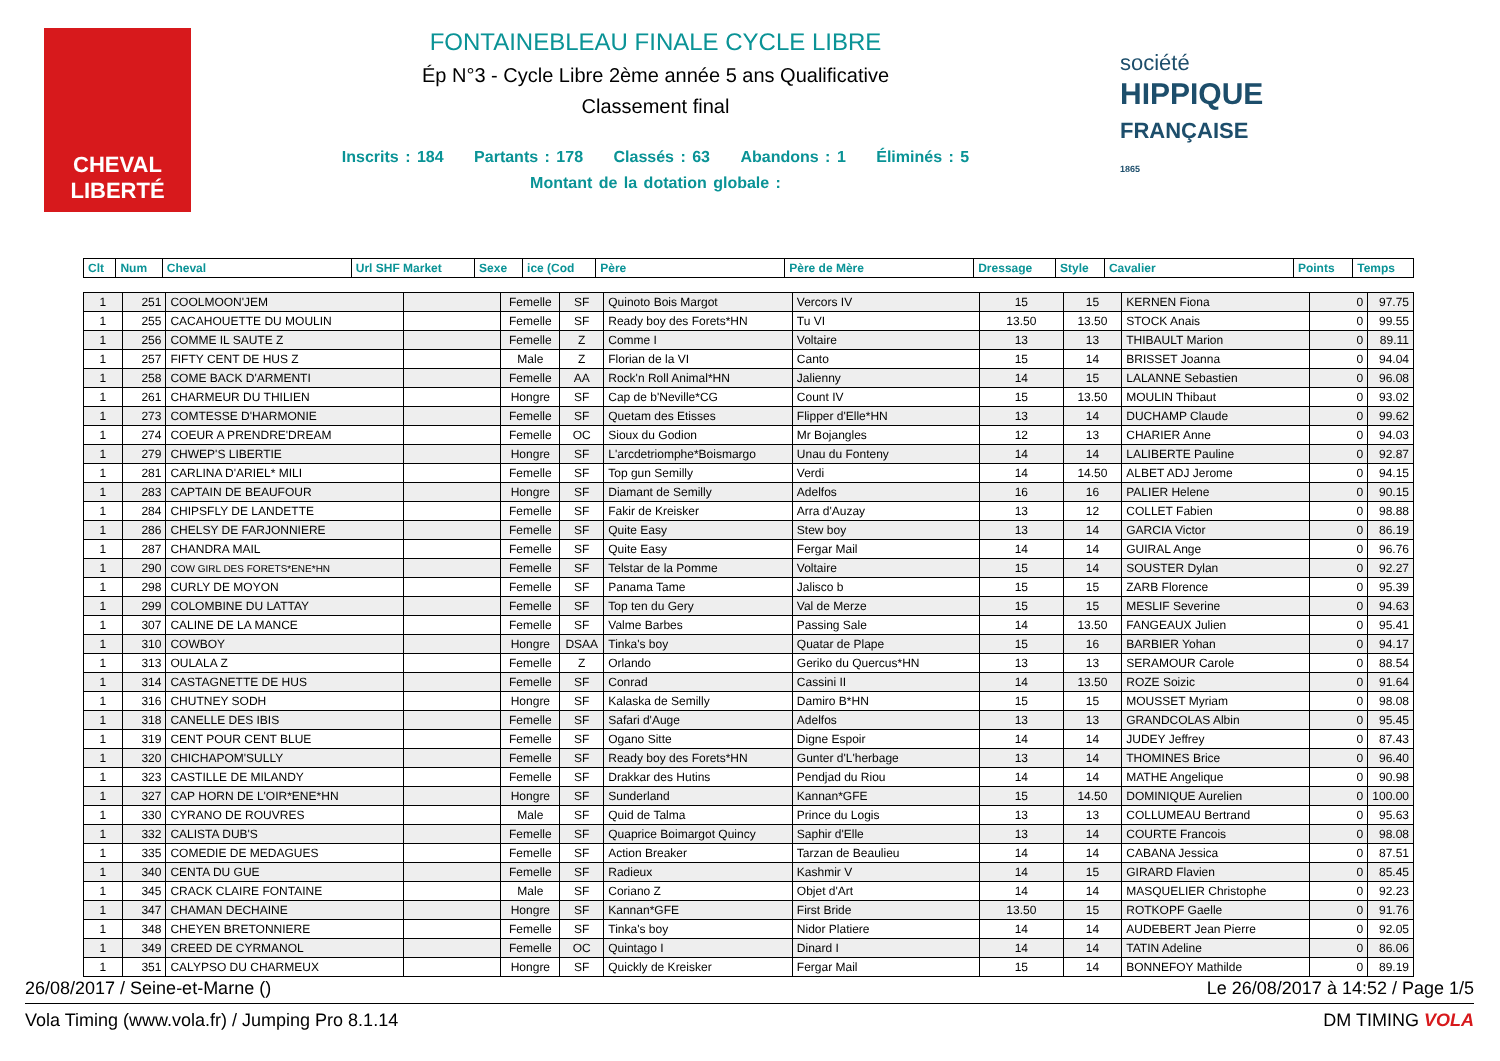CHEVAL
LIBERTÉ
FONTAINEBLEAU FINALE CYCLE LIBRE
Ép N°3 - Cycle Libre 2ème année 5 ans Qualificative
Classement final
Inscrits : 184 Partants : 178 Classés : 63 Abandons : 1 Éliminés : 5
Montant de la dotation globale :
société
HIPPIQUE
FRANÇAISE
1865
| Clt | Num | Cheval | Url SHF Market | Sexe | ice (Cod | Père | Père de Mère | Dressage | Style | Cavalier | Points | Temps |
| --- | --- | --- | --- | --- | --- | --- | --- | --- | --- | --- | --- | --- |
| 1 | 251 | COOLMOON'JEM | | Femelle | SF | Quinoto Bois Margot | Vercors IV | 15 | 15 | KERNEN Fiona | 0 | 97.75 |
| 1 | 255 | CACAHOUETTE DU MOULIN | | Femelle | SF | Ready boy des Forets*HN | Tu VI | 13.50 | 13.50 | STOCK Anais | 0 | 99.55 |
| 1 | 256 | COMME IL SAUTE Z | | Femelle | Z | Comme I | Voltaire | 13 | 13 | THIBAULT Marion | 0 | 89.11 |
| 1 | 257 | FIFTY CENT DE HUS Z | | Male | Z | Florian de la VI | Canto | 15 | 14 | BRISSET Joanna | 0 | 94.04 |
| 1 | 258 | COME BACK D'ARMENTI | | Femelle | AA | Rock'n Roll Animal*HN | Jalienny | 14 | 15 | LALANNE Sebastien | 0 | 96.08 |
| 1 | 261 | CHARMEUR DU THILIEN | | Hongre | SF | Cap de b'Neville*CG | Count IV | 15 | 13.50 | MOULIN Thibaut | 0 | 93.02 |
| 1 | 273 | COMTESSE D'HARMONIE | | Femelle | SF | Quetam des Etisses | Flipper d'Elle*HN | 13 | 14 | DUCHAMP Claude | 0 | 99.62 |
| 1 | 274 | COEUR A PRENDRE'DREAM | | Femelle | OC | Sioux du Godion | Mr Bojangles | 12 | 13 | CHARIER Anne | 0 | 94.03 |
| 1 | 279 | CHWEP'S LIBERTIE | | Hongre | SF | L'arcdetriomphe*Boismargo | Unau du Fonteny | 14 | 14 | LALIBERTE Pauline | 0 | 92.87 |
| 1 | 281 | CARLINA D'ARIEL* MILI | | Femelle | SF | Top gun Semilly | Verdi | 14 | 14.50 | ALBET ADJ Jerome | 0 | 94.15 |
| 1 | 283 | CAPTAIN DE BEAUFOUR | | Hongre | SF | Diamant de Semilly | Adelfos | 16 | 16 | PALIER Helene | 0 | 90.15 |
| 1 | 284 | CHIPSFLY DE LANDETTE | | Femelle | SF | Fakir de Kreisker | Arra d'Auzay | 13 | 12 | COLLET Fabien | 0 | 98.88 |
| 1 | 286 | CHELSY DE FARJONNIERE | | Femelle | SF | Quite Easy | Stew boy | 13 | 14 | GARCIA Victor | 0 | 86.19 |
| 1 | 287 | CHANDRA MAIL | | Femelle | SF | Quite Easy | Fergar Mail | 14 | 14 | GUIRAL Ange | 0 | 96.76 |
| 1 | 290 | COW GIRL DES FORETS*ENE*HN | | Femelle | SF | Telstar de la Pomme | Voltaire | 15 | 14 | SOUSTER Dylan | 0 | 92.27 |
| 1 | 298 | CURLY DE MOYON | | Femelle | SF | Panama Tame | Jalisco b | 15 | 15 | ZARB Florence | 0 | 95.39 |
| 1 | 299 | COLOMBINE DU LATTAY | | Femelle | SF | Top ten du Gery | Val de Merze | 15 | 15 | MESLIF Severine | 0 | 94.63 |
| 1 | 307 | CALINE DE LA MANCE | | Femelle | SF | Valme Barbes | Passing Sale | 14 | 13.50 | FANGEAUX Julien | 0 | 95.41 |
| 1 | 310 | COWBOY | | Hongre | DSAA | Tinka's boy | Quatar de Plape | 15 | 16 | BARBIER Yohan | 0 | 94.17 |
| 1 | 313 | OULALA Z | | Femelle | Z | Orlando | Geriko du Quercus*HN | 13 | 13 | SERAMOUR Carole | 0 | 88.54 |
| 1 | 314 | CASTAGNETTE DE HUS | | Femelle | SF | Conrad | Cassini II | 14 | 13.50 | ROZE Soizic | 0 | 91.64 |
| 1 | 316 | CHUTNEY SODH | | Hongre | SF | Kalaska de Semilly | Damiro B*HN | 15 | 15 | MOUSSET Myriam | 0 | 98.08 |
| 1 | 318 | CANELLE DES IBIS | | Femelle | SF | Safari d'Auge | Adelfos | 13 | 13 | GRANDCOLAS Albin | 0 | 95.45 |
| 1 | 319 | CENT POUR CENT BLUE | | Femelle | SF | Ogano Sitte | Digne Espoir | 14 | 14 | JUDEY Jeffrey | 0 | 87.43 |
| 1 | 320 | CHICHAPOM'SULLY | | Femelle | SF | Ready boy des Forets*HN | Gunter d'L'herbage | 13 | 14 | THOMINES Brice | 0 | 96.40 |
| 1 | 323 | CASTILLE DE MILANDY | | Femelle | SF | Drakkar des Hutins | Pendjad du Riou | 14 | 14 | MATHE Angelique | 0 | 90.98 |
| 1 | 327 | CAP HORN DE L'OIR*ENE*HN | | Hongre | SF | Sunderland | Kannan*GFE | 15 | 14.50 | DOMINIQUE Aurelien | 0 | 100.00 |
| 1 | 330 | CYRANO DE ROUVRES | | Male | SF | Quid de Talma | Prince du Logis | 13 | 13 | COLLUMEAU Bertrand | 0 | 95.63 |
| 1 | 332 | CALISTA DUB'S | | Femelle | SF | Quaprice Boimargot Quincy | Saphir d'Elle | 13 | 14 | COURTE Francois | 0 | 98.08 |
| 1 | 335 | COMEDIE DE MEDAGUES | | Femelle | SF | Action Breaker | Tarzan de Beaulieu | 14 | 14 | CABANA Jessica | 0 | 87.51 |
| 1 | 340 | CENTA DU GUE | | Femelle | SF | Radieux | Kashmir V | 14 | 15 | GIRARD Flavien | 0 | 85.45 |
| 1 | 345 | CRACK CLAIRE FONTAINE | | Male | SF | Coriano Z | Objet d'Art | 14 | 14 | MASQUELIER Christophe | 0 | 92.23 |
| 1 | 347 | CHAMAN DECHAINE | | Hongre | SF | Kannan*GFE | First Bride | 13.50 | 15 | ROTKOPF Gaelle | 0 | 91.76 |
| 1 | 348 | CHEYEN BRETONNIERE | | Femelle | SF | Tinka's boy | Nidor Platiere | 14 | 14 | AUDEBERT Jean Pierre | 0 | 92.05 |
| 1 | 349 | CREED DE CYRMANOL | | Femelle | OC | Quintago I | Dinard I | 14 | 14 | TATIN Adeline | 0 | 86.06 |
| 1 | 351 | CALYPSO DU CHARMEUX | | Hongre | SF | Quickly de Kreisker | Fergar Mail | 15 | 14 | BONNEFOY Mathilde | 0 | 89.19 |
26/08/2017 / Seine-et-Marne () Le 26/08/2017 à 14:52 / Page 1/5
Vola Timing (www.vola.fr) / Jumping Pro 8.1.14 DM TIMING VOLA